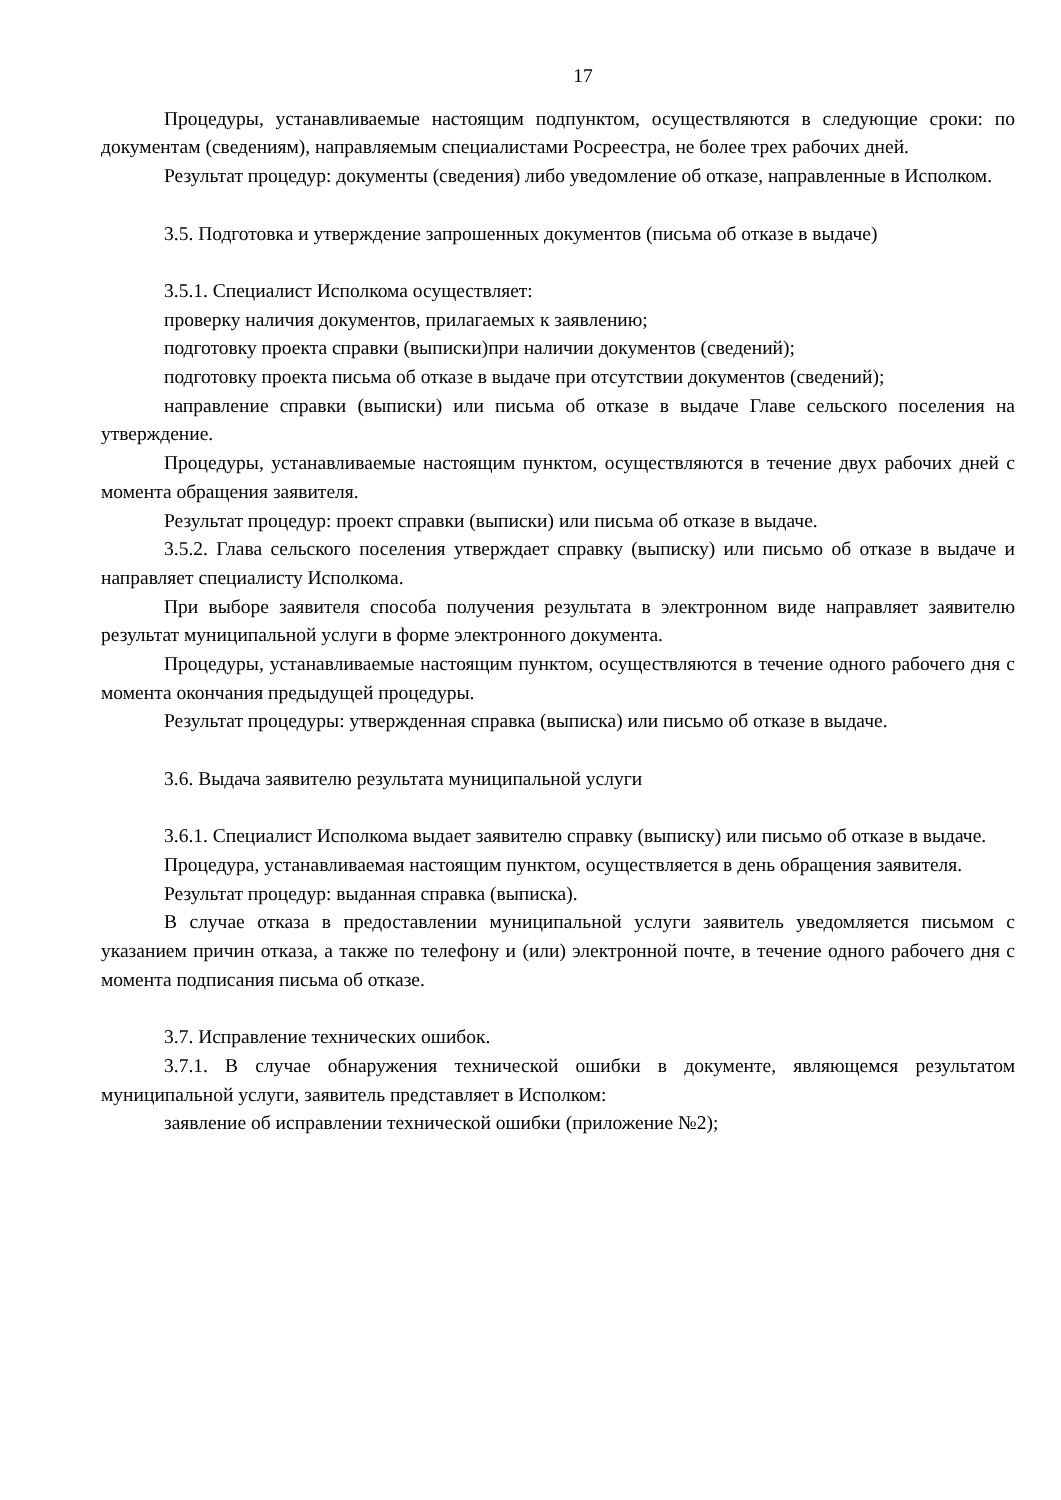17
Процедуры, устанавливаемые настоящим подпунктом, осуществляются в следующие сроки: по документам (сведениям), направляемым специалистами Росреестра, не более трех рабочих дней.
Результат процедур: документы (сведения) либо уведомление об отказе, направленные в Исполком.
3.5. Подготовка и утверждение запрошенных документов (письма об отказе в выдаче)
3.5.1. Специалист Исполкома осуществляет:
проверку наличия документов, прилагаемых к заявлению;
подготовку проекта справки (выписки)при наличии документов (сведений);
подготовку проекта письма об отказе в выдаче при отсутствии документов (сведений);
направление справки (выписки) или письма об отказе в выдаче Главе сельского поселения на утверждение.
Процедуры, устанавливаемые настоящим пунктом, осуществляются в течение двух рабочих дней с момента обращения заявителя.
Результат процедур: проект справки (выписки) или письма об отказе в выдаче.
3.5.2. Глава сельского поселения утверждает справку (выписку) или письмо об отказе в выдаче и направляет специалисту Исполкома.
При выборе заявителя способа получения результата в электронном виде направляет заявителю результат муниципальной услуги в форме электронного документа.
Процедуры, устанавливаемые настоящим пунктом, осуществляются в течение одного рабочего дня с момента окончания предыдущей процедуры.
Результат процедуры: утвержденная справка (выписка) или письмо об отказе в выдаче.
3.6. Выдача заявителю результата муниципальной услуги
3.6.1. Специалист Исполкома выдает заявителю справку (выписку) или письмо об отказе в выдаче.
Процедура, устанавливаемая настоящим пунктом, осуществляется в день обращения заявителя.
Результат процедур: выданная справка (выписка).
В случае отказа в предоставлении муниципальной услуги заявитель уведомляется письмом с указанием причин отказа, а также по телефону и (или) электронной почте, в течение одного рабочего дня с момента подписания письма об отказе.
3.7. Исправление технических ошибок.
3.7.1. В случае обнаружения технической ошибки в документе, являющемся результатом муниципальной услуги, заявитель представляет в Исполком:
заявление об исправлении технической ошибки (приложение №2);